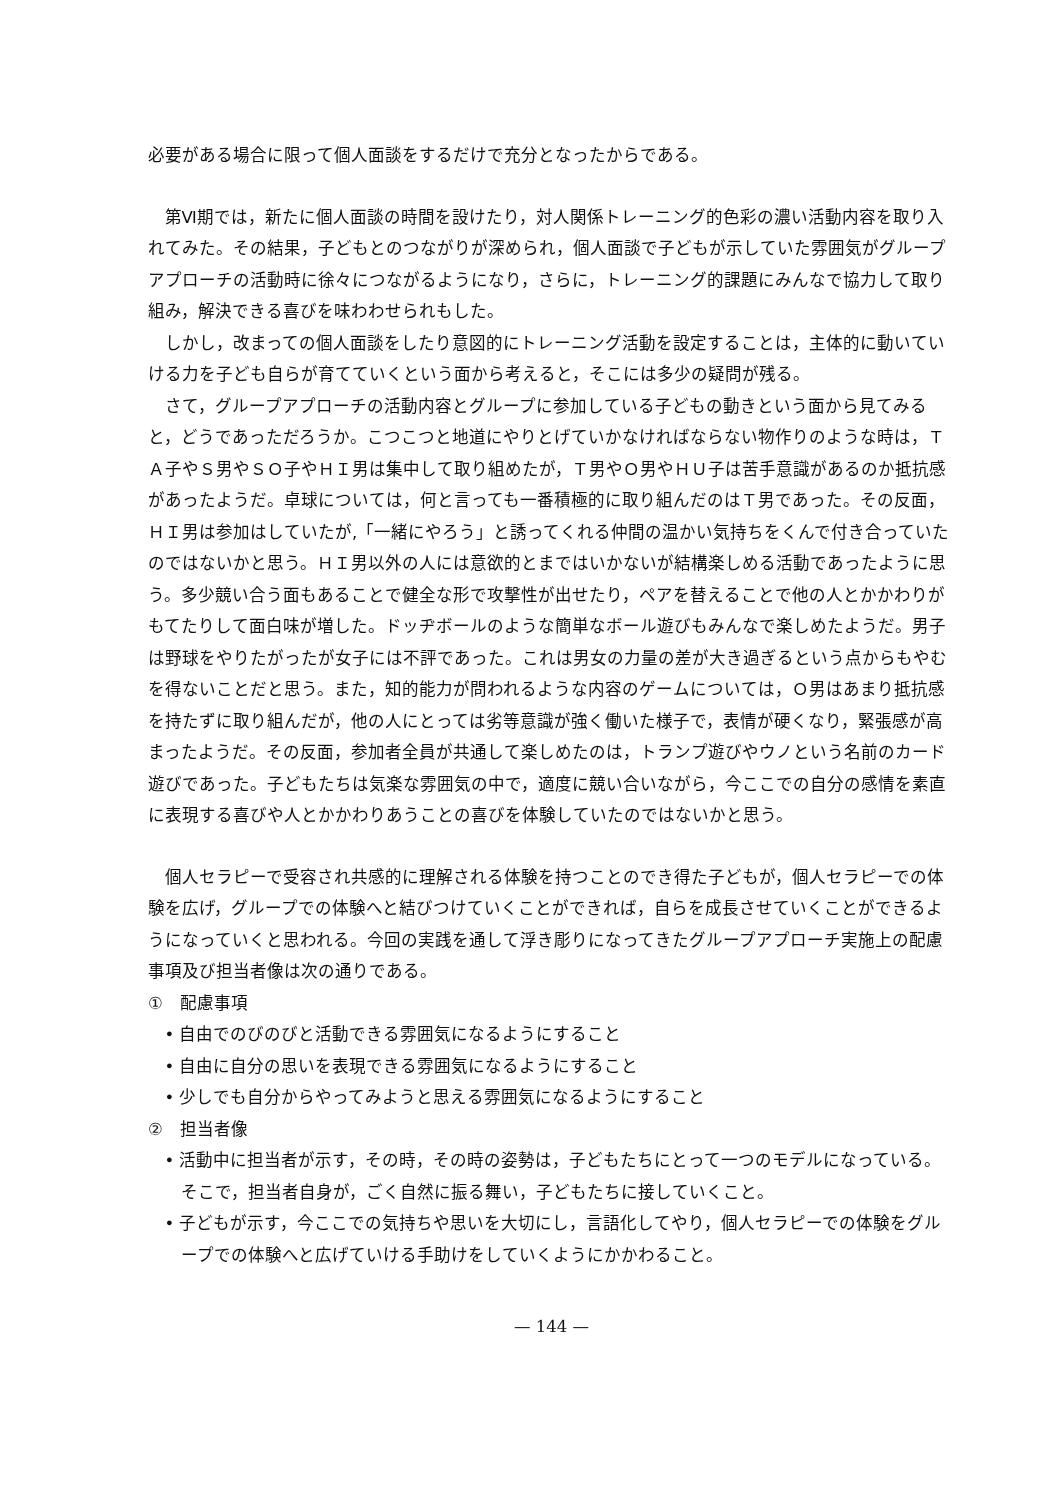必要がある場合に限って個人面談をするだけで充分となったからである。
第Ⅵ期では，新たに個人面談の時間を設けたり，対人関係トレーニング的色彩の濃い活動内容を取り入れてみた。その結果，子どもとのつながりが深められ，個人面談で子どもが示していた雰囲気がグループアプローチの活動時に徐々につながるようになり，さらに，トレーニング的課題にみんなで協力して取り組み，解決できる喜びを味わわせられもした。
しかし，改まっての個人面談をしたり意図的にトレーニング活動を設定することは，主体的に動いていける力を子ども自らが育てていくという面から考えると，そこには多少の疑問が残る。
さて，グループアプローチの活動内容とグループに参加している子どもの動きという面から見てみると，どうであっただろうか。こつこつと地道にやりとげていかなければならない物作りのような時は，ＴＡ子やＳ男やＳＯ子やＨＩ男は集中して取り組めたが，Ｔ男やＯ男やＨＵ子は苦手意識があるのか抵抗感があったようだ。卓球については，何と言っても一番積極的に取り組んだのはＴ男であった。その反面，ＨＩ男は参加はしていたが,「一緒にやろう」と誘ってくれる仲間の温かい気持ちをくんで付き合っていたのではないかと思う。ＨＩ男以外の人には意欲的とまではいかないが結構楽しめる活動であったように思う。多少競い合う面もあることで健全な形で攻撃性が出せたり，ペアを替えることで他の人とかかわりがもてたりして面白味が増した。ドッヂボールのような簡単なボール遊びもみんなで楽しめたようだ。男子は野球をやりたがったが女子には不評であった。これは男女の力量の差が大き過ぎるという点からもやむを得ないことだと思う。また，知的能力が問われるような内容のゲームについては，Ｏ男はあまり抵抗感を持たずに取り組んだが，他の人にとっては劣等意識が強く働いた様子で，表情が硬くなり，緊張感が高まったようだ。その反面，参加者全員が共通して楽しめたのは，トランプ遊びやウノという名前のカード遊びであった。子どもたちは気楽な雰囲気の中で，適度に競い合いながら，今ここでの自分の感情を素直に表現する喜びや人とかかわりあうことの喜びを体験していたのではないかと思う。
個人セラピーで受容され共感的に理解される体験を持つことのでき得た子どもが，個人セラピーでの体験を広げ，グループでの体験へと結びつけていくことができれば，自らを成長させていくことができるようになっていくと思われる。今回の実践を通して浮き彫りになってきたグループアプローチ実施上の配慮事項及び担当者像は次の通りである。
①　配慮事項
• 自由でのびのびと活動できる雰囲気になるようにすること
• 自由に自分の思いを表現できる雰囲気になるようにすること
• 少しでも自分からやってみようと思える雰囲気になるようにすること
②　担当者像
• 活動中に担当者が示す，その時，その時の姿勢は，子どもたちにとって一つのモデルになっている。そこで，担当者自身が，ごく自然に振る舞い，子どもたちに接していくこと。
• 子どもが示す，今ここでの気持ちや思いを大切にし，言語化してやり，個人セラピーでの体験をグループでの体験へと広げていける手助けをしていくようにかかわること。
— 144 —